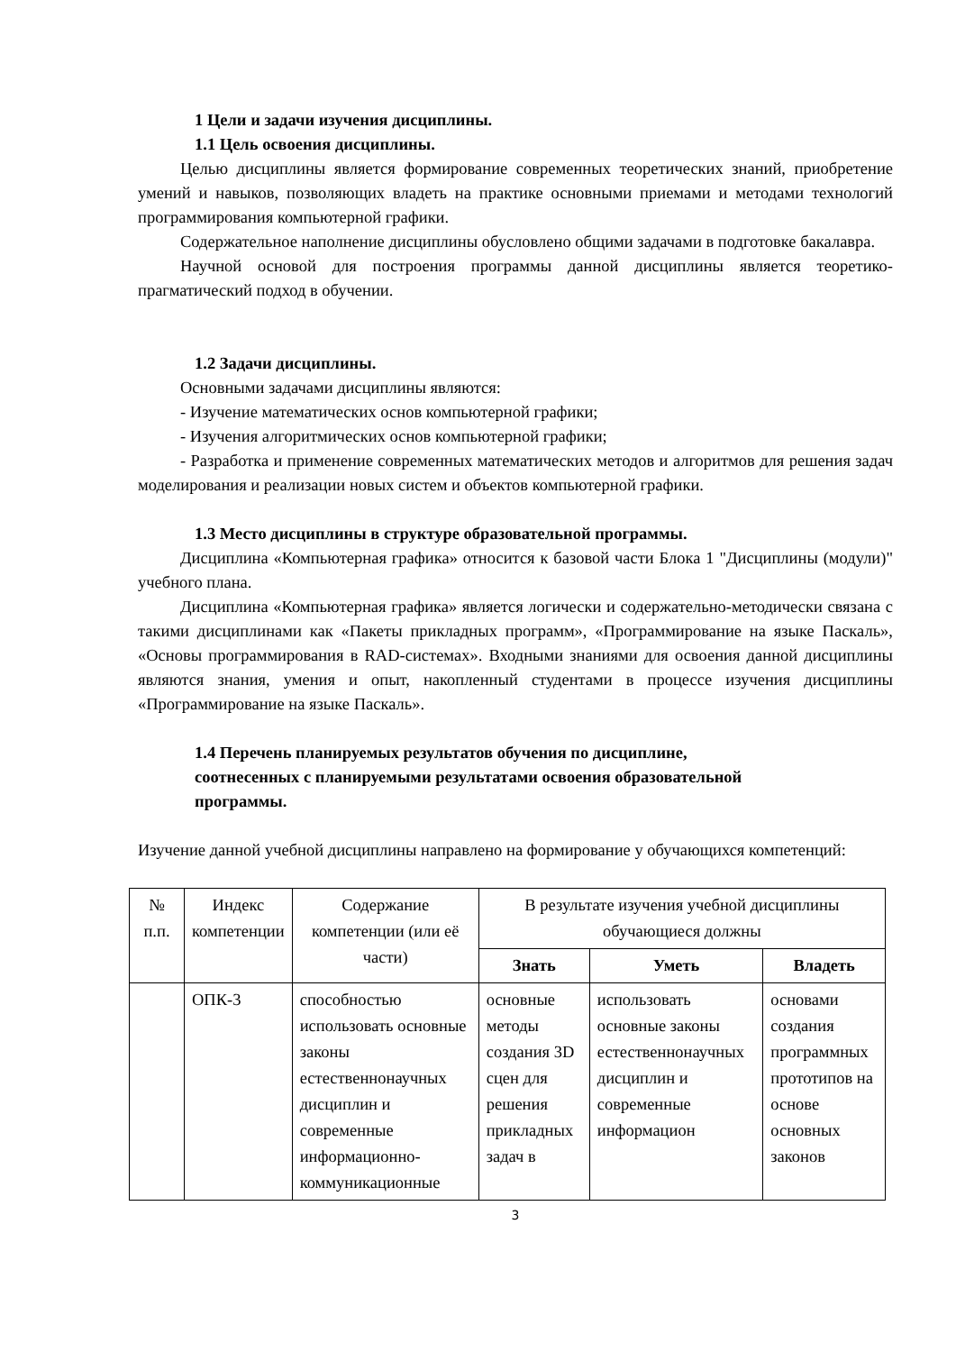1 Цели и задачи изучения дисциплины.
1.1 Цель освоения дисциплины.
Целью дисциплины является формирование современных теоретических знаний, приобретение умений и навыков, позволяющих владеть на практике основными приемами и методами технологий программирования компьютерной графики.
Содержательное наполнение дисциплины обусловлено общими задачами в подготовке бакалавра.
Научной основой для построения программы данной дисциплины является теоретико-прагматический подход в обучении.
1.2 Задачи дисциплины.
Основными задачами дисциплины являются:
- Изучение математических основ компьютерной графики;
- Изучения алгоритмических основ компьютерной графики;
- Разработка и применение современных математических методов и алгоритмов для решения задач моделирования и реализации новых систем и объектов компьютерной графики.
1.3 Место дисциплины в структуре образовательной программы.
Дисциплина «Компьютерная графика» относится к базовой части Блока 1 "Дисциплины (модули)" учебного плана.
Дисциплина «Компьютерная графика» является логически и содержательно-методически связана с такими дисциплинами как «Пакеты прикладных программ», «Программирование на языке Паскаль», «Основы программирования в RAD-системах». Входными знаниями для освоения данной дисциплины являются знания, умения и опыт, накопленный студентами в процессе изучения дисциплины «Программирование на языке Паскаль».
1.4 Перечень планируемых результатов обучения по дисциплине,
соотнесенных с планируемыми результатами освоения образовательной
программы.
Изучение данной учебной дисциплины направлено на формирование у обучающихся компетенций:
| № п.п. | Индекс компетенции | Содержание компетенции (или её части) | В результате изучения учебной дисциплины обучающиеся должны | | |
| --- | --- | --- | --- | --- | --- |
| | | | Знать | Уметь | Владеть |
| | ОПК-3 | способностью использовать основные законы естественнонаучных дисциплин и современные информационно-коммуникационные | основные методы создания 3D сцен для решения прикладных задач в | использовать основные законы естественнонаучных дисциплин и современные информацион | основами создания программных прототипов на основе основных законов |
3